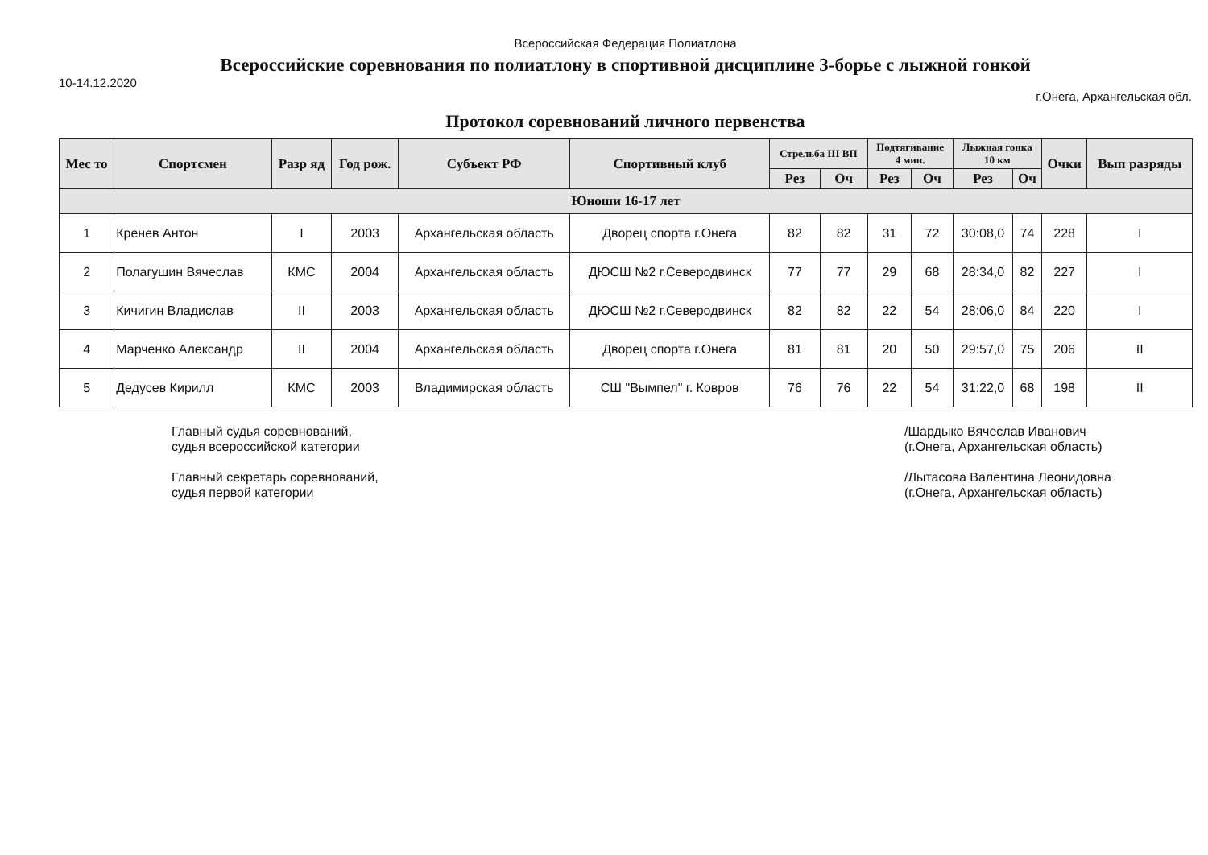Всероссийская Федерация Полиатлона
Всероссийские соревнования по полиатлону в спортивной дисциплине 3-борье с лыжной гонкой
10-14.12.2020
г.Онега, Архангельская обл.
Протокол соревнований личного первенства
| Мес то | Спортсмен | Разр яд | Год рож. | Субъект РФ | Спортивный клуб | Стрельба III ВП | | Подтягивание 4 мин. | | Лыжная гонка 10 км | | Очки | Вып разряды |
| --- | --- | --- | --- | --- | --- | --- | --- | --- | --- | --- | --- | --- | --- |
| | | | | | | Рез | Оч | Рез | Оч | Рез | Оч | | |
| Юноши 16-17 лет | | | | | | | | | | | | | |
| 1 | Кренев Антон | I | 2003 | Архангельская область | Дворец спорта г.Онега | 82 | 82 | 31 | 72 | 30:08,0 | 74 | 228 | I |
| 2 | Полагушин Вячеслав | КМС | 2004 | Архангельская область | ДЮСШ №2 г.Северодвинск | 77 | 77 | 29 | 68 | 28:34,0 | 82 | 227 | I |
| 3 | Кичигин Владислав | II | 2003 | Архангельская область | ДЮСШ №2 г.Северодвинск | 82 | 82 | 22 | 54 | 28:06,0 | 84 | 220 | I |
| 4 | Марченко Александр | II | 2004 | Архангельская область | Дворец спорта г.Онега | 81 | 81 | 20 | 50 | 29:57,0 | 75 | 206 | II |
| 5 | Дедусев Кирилл | КМС | 2003 | Владимирская область | СШ "Вымпел" г. Ковров | 76 | 76 | 22 | 54 | 31:22,0 | 68 | 198 | II |
Главный судья соревнований,
судья всероссийской категории
Главный секретарь соревнований,
судья первой категории
/Шардыко Вячеслав Иванович
(г.Онега, Архангельская область)
/Лытасова Валентина Леонидовна
(г.Онега, Архангельская область)